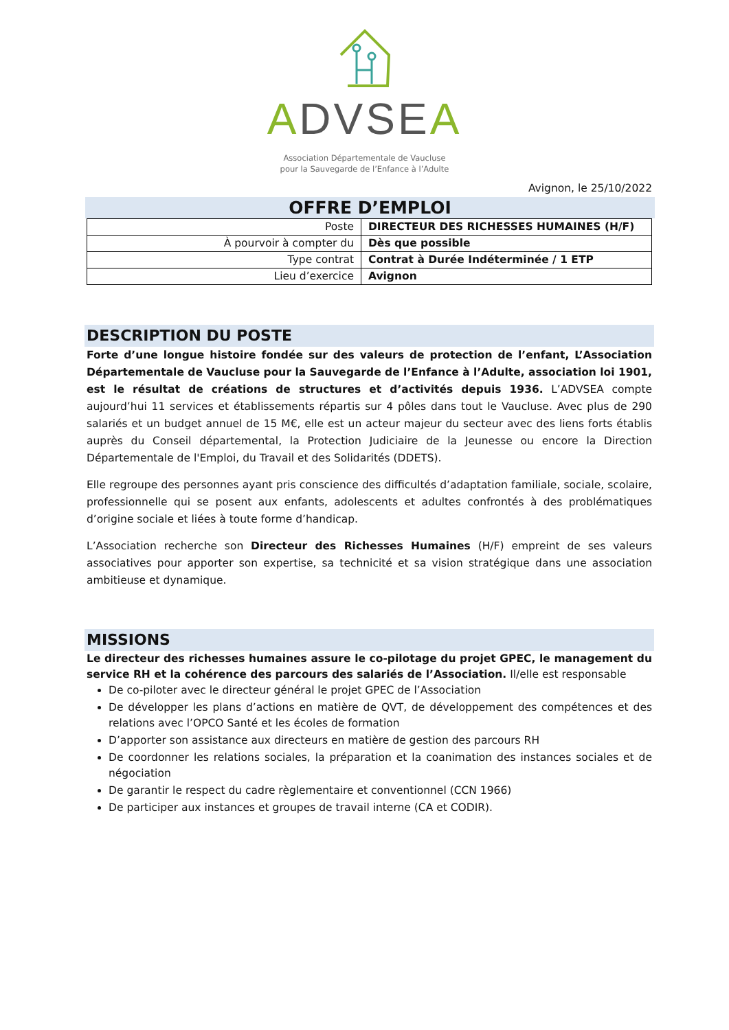ADVSE A
Association Départementale de Vaucluse
pour la Sauvegarde de l’Enfance à l’Adulte
Avignon, le 25/10/2022
OFFRE D’EMPLOI
| Poste | DIRECTEUR DES RICHESSES HUMAINES (H/F) |
| À pourvoir à compter du | Dès que possible |
| Type contrat | Contrat à Durée Indéterminée / 1 ETP |
| Lieu d’exercice | Avignon |
DESCRIPTION DU POSTE
Forte d’une longue histoire fondée sur des valeurs de protection de l’enfant, L’Association Départementale de Vaucluse pour la Sauvegarde de l’Enfance à l’Adulte, association loi 1901, est le résultat de créations de structures et d’activités depuis 1936. L’ADVSEA compte aujourd’hui 11 services et établissements répartis sur 4 pôles dans tout le Vaucluse. Avec plus de 290 salariés et un budget annuel de 15 M€, elle est un acteur majeur du secteur avec des liens forts établis auprès du Conseil départemental, la Protection Judiciaire de la Jeunesse ou encore la Direction Départementale de l'Emploi, du Travail et des Solidarités (DDETS).
Elle regroupe des personnes ayant pris conscience des difficultés d’adaptation familiale, sociale, scolaire, professionnelle qui se posent aux enfants, adolescents et adultes confrontés à des problématiques d’origine sociale et liées à toute forme d’handicap.
L’Association recherche son Directeur des Richesses Humaines (H/F) empreint de ses valeurs associatives pour apporter son expertise, sa technicité et sa vision stratégique dans une association ambitieuse et dynamique.
MISSIONS
Le directeur des richesses humaines assure le co-pilotage du projet GPEC, le management du service RH et la cohérence des parcours des salariés de l’Association. Il/elle est responsable
De co-piloter avec le directeur général le projet GPEC de l’Association
De développer les plans d’actions en matière de QVT, de développement des compétences et des relations avec l’OPCO Santé et les écoles de formation
D’apporter son assistance aux directeurs en matière de gestion des parcours RH
De coordonner les relations sociales, la préparation et la coanimation des instances sociales et de négociation
De garantir le respect du cadre règlementaire et conventionnel (CCN 1966)
De participer aux instances et groupes de travail interne (CA et CODIR).